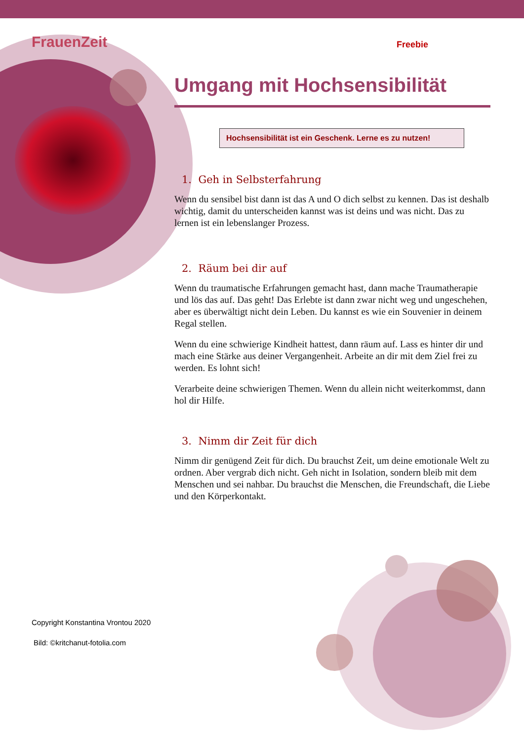FrauenZeit Freebie
Umgang mit Hochsensibilität
Hochsensibilität ist ein Geschenk. Lerne es zu nutzen!
1. Geh in Selbsterfahrung
Wenn du sensibel bist dann ist das A und O dich selbst zu kennen. Das ist deshalb wichtig, damit du unterscheiden kannst was ist deins und was nicht. Das zu lernen ist ein lebenslanger Prozess.
2. Räum bei dir auf
Wenn du traumatische Erfahrungen gemacht hast, dann mache Traumatherapie und lös das auf. Das geht! Das Erlebte ist dann zwar nicht weg und ungeschehen, aber es überwältigt nicht dein Leben. Du kannst es wie ein Souvenier in deinem Regal stellen.
Wenn du eine schwierige Kindheit hattest, dann räum auf. Lass es hinter dir und mach eine Stärke aus deiner Vergangenheit. Arbeite an dir mit dem Ziel frei zu werden. Es lohnt sich!
Verarbeite deine schwierigen Themen. Wenn du allein nicht weiterkommst, dann hol dir Hilfe.
3. Nimm dir Zeit für dich
Nimm dir genügend Zeit für dich. Du brauchst Zeit, um deine emotionale Welt zu ordnen. Aber vergrab dich nicht. Geh nicht in Isolation, sondern bleib mit dem Menschen und sei nahbar. Du brauchst die Menschen, die Freundschaft, die Liebe und den Körperkontakt.
Copyright Konstantina Vrontou 2020
Bild: ©kritchanut-fotolia.com